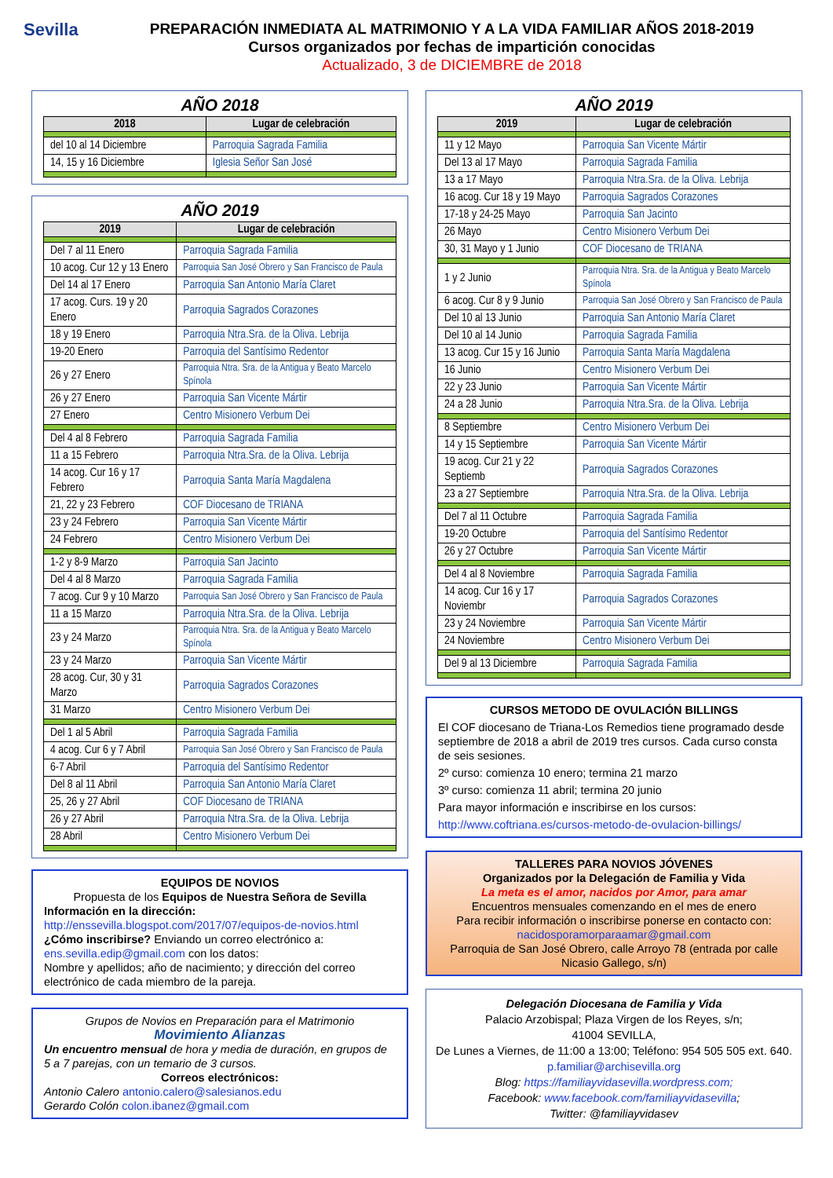Sevilla
PREPARACIÓN INMEDIATA AL MATRIMONIO Y A LA VIDA FAMILIAR AÑOS 2018-2019
Cursos organizados por fechas de impartición conocidas
Actualizado, 3 de DICIEMBRE de 2018
AÑO 2018
| 2018 | Lugar de celebración |
| --- | --- |
| del 10 al 14 Diciembre | Parroquia Sagrada Familia |
| 14, 15 y 16 Diciembre | Iglesia Señor San José |
AÑO 2019
| 2019 | Lugar de celebración |
| --- | --- |
| Del 7 al 11 Enero | Parroquia Sagrada Familia |
| 10 acog. Cur 12 y 13 Enero | Parroquia San José Obrero y San Francisco de Paula |
| Del 14 al 17 Enero | Parroquia San Antonio María Claret |
| 17 acog. Curs. 19 y 20 Enero | Parroquia Sagrados Corazones |
| 18 y 19 Enero | Parroquia Ntra.Sra. de la Oliva. Lebrija |
| 19-20 Enero | Parroquia del Santísimo Redentor |
| 26 y 27 Enero | Parroquia Ntra. Sra. de la Antigua y Beato Marcelo Spínola |
| 26 y 27 Enero | Parroquia San Vicente Mártir |
| 27 Enero | Centro Misionero Verbum Dei |
| Del 4 al 8 Febrero | Parroquia Sagrada Familia |
| 11 a 15 Febrero | Parroquia Ntra.Sra. de la Oliva. Lebrija |
| 14 acog. Cur 16 y 17 Febrero | Parroquia Santa María Magdalena |
| 21, 22 y 23 Febrero | COF Diocesano de TRIANA |
| 23 y 24 Febrero | Parroquia San Vicente Mártir |
| 24 Febrero | Centro Misionero Verbum Dei |
| 1-2 y 8-9 Marzo | Parroquia San Jacinto |
| Del 4 al 8 Marzo | Parroquia Sagrada Familia |
| 7 acog. Cur 9 y 10 Marzo | Parroquia San José Obrero y San Francisco de Paula |
| 11 a 15 Marzo | Parroquia Ntra.Sra. de la Oliva. Lebrija |
| 23 y 24 Marzo | Parroquia Ntra. Sra. de la Antigua y Beato Marcelo Spínola |
| 23 y 24 Marzo | Parroquia San Vicente Mártir |
| 28 acog. Cur, 30 y 31 Marzo | Parroquia Sagrados Corazones |
| 31 Marzo | Centro Misionero Verbum Dei |
| Del 1 al 5 Abril | Parroquia Sagrada Familia |
| 4 acog. Cur 6 y 7 Abril | Parroquia San José Obrero y San Francisco de Paula |
| 6-7 Abril | Parroquia del Santísimo Redentor |
| Del 8 al 11 Abril | Parroquia San Antonio María Claret |
| 25, 26 y 27 Abril | COF Diocesano de TRIANA |
| 26 y 27 Abril | Parroquia Ntra.Sra. de la Oliva. Lebrija |
| 28 Abril | Centro Misionero Verbum Dei |
EQUIPOS DE NOVIOS
Propuesta de los Equipos de Nuestra Señora de Sevilla
Información en la dirección:
http://enssevilla.blogspot.com/2017/07/equipos-de-novios.html
¿Cómo inscribirse? Enviando un correo electrónico a:
ens.sevilla.edip@gmail.com con los datos:
Nombre y apellidos; año de nacimiento; y dirección del correo electrónico de cada miembro de la pareja.
Grupos de Novios en Preparación para el Matrimonio
Movimiento Alianzas
Un encuentro mensual de hora y media de duración, en grupos de 5 a 7 parejas, con un temario de 3 cursos.
Correos electrónicos:
Antonio Calero antonio.calero@salesianos.edu
Gerardo Colón colon.ibanez@gmail.com
AÑO 2019
| 2019 | Lugar de celebración |
| --- | --- |
| 11 y 12 Mayo | Parroquia San Vicente Mártir |
| Del 13 al 17 Mayo | Parroquia Sagrada Familia |
| 13 a 17 Mayo | Parroquia Ntra.Sra. de la Oliva. Lebrija |
| 16 acog. Cur 18 y 19 Mayo | Parroquia Sagrados Corazones |
| 17-18 y 24-25 Mayo | Parroquia San Jacinto |
| 26 Mayo | Centro Misionero Verbum Dei |
| 30, 31 Mayo y 1 Junio | COF Diocesano de TRIANA |
| 1 y 2 Junio | Parroquia Ntra. Sra. de la Antigua y Beato Marcelo Spínola |
| 6 acog. Cur 8 y 9 Junio | Parroquia San José Obrero y San Francisco de Paula |
| Del 10 al 13 Junio | Parroquia San Antonio María Claret |
| Del 10 al 14 Junio | Parroquia Sagrada Familia |
| 13 acog. Cur 15 y 16 Junio | Parroquia Santa María Magdalena |
| 16 Junio | Centro Misionero Verbum Dei |
| 22 y 23 Junio | Parroquia San Vicente Mártir |
| 24 a 28 Junio | Parroquia Ntra.Sra. de la Oliva. Lebrija |
| 8 Septiembre | Centro Misionero Verbum Dei |
| 14 y 15 Septiembre | Parroquia San Vicente Mártir |
| 19 acog. Cur 21 y 22 Septiemb | Parroquia Sagrados Corazones |
| 23 a 27 Septiembre | Parroquia Ntra.Sra. de la Oliva. Lebrija |
| Del 7 al 11 Octubre | Parroquia Sagrada Familia |
| 19-20 Octubre | Parroquia del Santísimo Redentor |
| 26 y 27 Octubre | Parroquia San Vicente Mártir |
| Del 4 al 8 Noviembre | Parroquia Sagrada Familia |
| 14 acog. Cur 16 y 17 Noviembr | Parroquia Sagrados Corazones |
| 23 y 24 Noviembre | Parroquia San Vicente Mártir |
| 24 Noviembre | Centro Misionero Verbum Dei |
| Del 9 al 13 Diciembre | Parroquia Sagrada Familia |
CURSOS METODO DE OVULACIÓN BILLINGS
El COF diocesano de Triana-Los Remedios tiene programado desde septiembre de 2018 a abril de 2019 tres cursos. Cada curso consta de seis sesiones.
2º curso: comienza 10 enero; termina 21 marzo
3º curso: comienza 11 abril; termina 20 junio
Para mayor información e inscribirse en los cursos:
http://www.coftriana.es/cursos-metodo-de-ovulacion-billings/
TALLERES PARA NOVIOS JÓVENES
Organizados por la Delegación de Familia y Vida
La meta es el amor, nacidos por Amor, para amar
Encuentros mensuales comenzando en el mes de enero
Para recibir información o inscribirse ponerse en contacto con:
nacidosporamorparaamar@gmail.com
Parroquia de San José Obrero, calle Arroyo 78 (entrada por calle Nicasio Gallego, s/n)
Delegación Diocesana de Familia y Vida
Palacio Arzobispal; Plaza Virgen de los Reyes, s/n;
41004 SEVILLA,
De Lunes a Viernes, de 11:00 a 13:00; Teléfono: 954 505 505 ext. 640. p.familiar@archisevilla.org
Blog: https://familiayvidasevilla.wordpress.com;
Facebook: www.facebook.com/familiayvidasevilla;
Twitter: @familiayvidasev